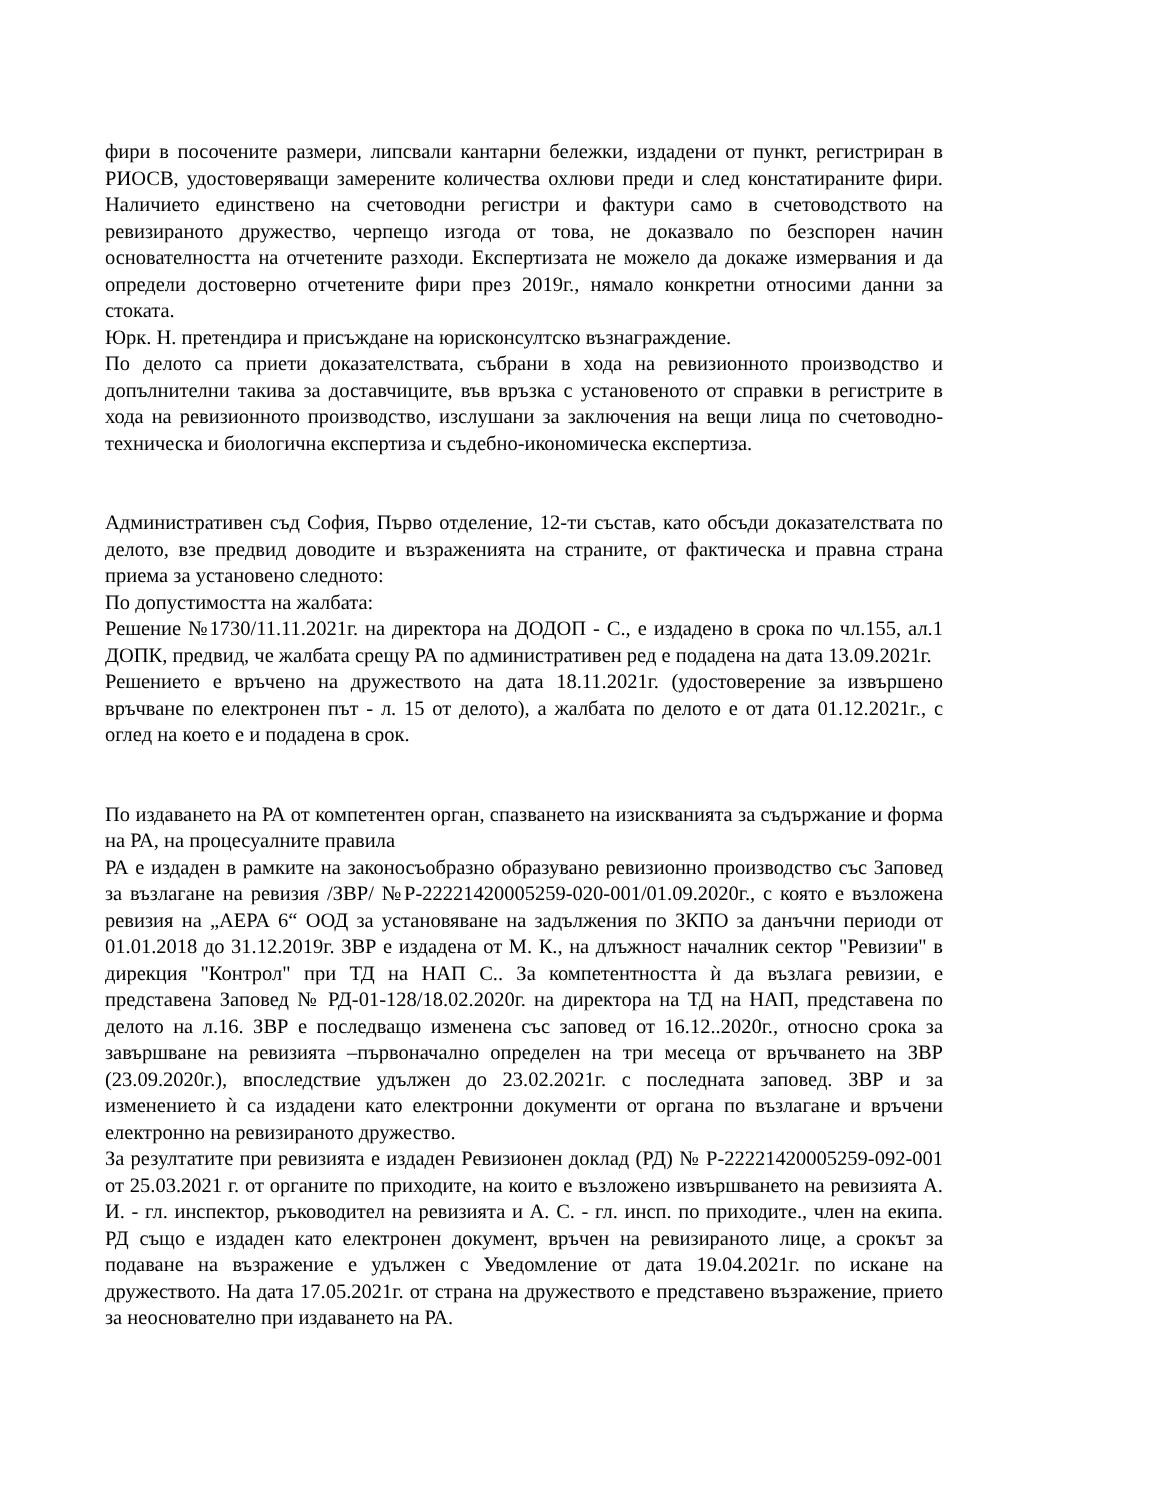фири в посочените размери, липсвали кантарни бележки, издадени от пункт, регистриран в РИОСВ, удостоверяващи замерените количества охлюви преди и след констатираните фири. Наличието единствено на счетоводни регистри и фактури само в счетоводството на ревизираното дружество, черпещо изгода от това, не доказвало по безспорен начин основателността на отчетените разходи. Експертизата не можело да докаже измервания и да определи достоверно отчетените фири през 2019г., нямало конкретни относими данни за стоката.
Юрк. Н. претендира и присъждане на юрисконсултско възнаграждение.
По делото са приети доказателствата, събрани в хода на ревизионното производство и допълнителни такива за доставчиците, във връзка с установеното от справки в регистрите в хода на ревизионното производство, изслушани за заключения на вещи лица по счетоводно-техническа и биологична експертиза и съдебно-икономическа експертиза.
Административен съд София, Първо отделение, 12-ти състав, като обсъди доказателствата по делото, взе предвид доводите и възраженията на страните, от фактическа и правна страна приема за установено следното:
По допустимостта на жалбата:
Решение №1730/11.11.2021г. на директора на ДОДОП - С., е издадено в срока по чл.155, ал.1 ДОПК, предвид, че жалбата срещу РА по административен ред е подадена на дата 13.09.2021г.
Решението е връчено на дружеството на дата 18.11.2021г. (удостоверение за извършено връчване по електронен път - л. 15 от делото), а жалбата по делото е от дата 01.12.2021г., с оглед на което е и подадена в срок.
По издаването на РА от компетентен орган, спазването на изискванията за съдържание и форма на РА, на процесуалните правила
РА е издаден в рамките на законосъобразно образувано ревизионно производство със Заповед за възлагане на ревизия /ЗВР/ №Р-22221420005259-020-001/01.09.2020г., с която е възложена ревизия на „АЕРА 6“ ООД за установяване на задължения по ЗКПО за данъчни периоди от 01.01.2018 до 31.12.2019г. ЗВР е издадена от М. К., на длъжност началник сектор "Ревизии" в дирекция "Контрол" при ТД на НАП С.. За компетентността ѝ да възлага ревизии, е представена Заповед № РД-01-128/18.02.2020г. на директора на ТД на НАП, представена по делото на л.16. ЗВР е последващо изменена със заповед от 16.12..2020г., относно срока за завършване на ревизията –първоначално определен на три месеца от връчването на ЗВР (23.09.2020г.), впоследствие удължен до 23.02.2021г. с последната заповед. ЗВР и за изменението ѝ са издадени като електронни документи от органа по възлагане и връчени електронно на ревизираното дружество.
За резултатите при ревизията е издаден Ревизионен доклад (РД) № Р-22221420005259-092-001 от 25.03.2021 г. от органите по приходите, на които е възложено извършването на ревизията А. И. - гл. инспектор, ръководител на ревизията и А. С. - гл. инсп. по приходите., член на екипа. РД също е издаден като електронен документ, връчен на ревизираното лице, а срокът за подаване на възражение е удължен с Уведомление от дата 19.04.2021г. по искане на дружеството. На дата 17.05.2021г. от страна на дружеството е представено възражение, прието за неоснователно при издаването на РА.